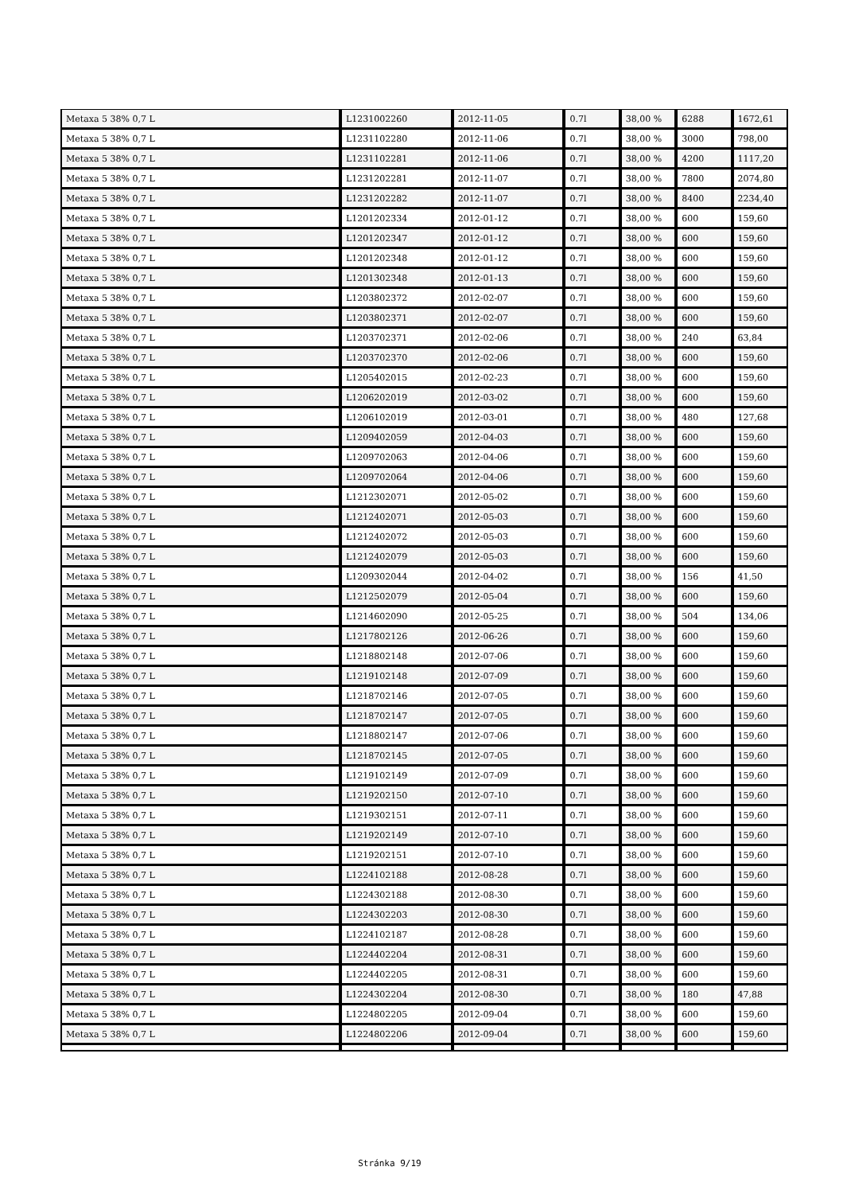| Metaxa 5 38% 0,7 L | L1231002260 | 2012-11-05 | 0.7l | 38,00 % | 6288 | 1672,61 |
| Metaxa 5 38% 0,7 L | L1231102280 | 2012-11-06 | 0.7l | 38,00 % | 3000 | 798,00 |
| Metaxa 5 38% 0,7 L | L1231102281 | 2012-11-06 | 0.7l | 38,00 % | 4200 | 1117,20 |
| Metaxa 5 38% 0,7 L | L1231202281 | 2012-11-07 | 0.7l | 38,00 % | 7800 | 2074,80 |
| Metaxa 5 38% 0,7 L | L1231202282 | 2012-11-07 | 0.7l | 38,00 % | 8400 | 2234,40 |
| Metaxa 5 38% 0,7 L | L1201202334 | 2012-01-12 | 0.7l | 38,00 % | 600 | 159,60 |
| Metaxa 5 38% 0,7 L | L1201202347 | 2012-01-12 | 0.7l | 38,00 % | 600 | 159,60 |
| Metaxa 5 38% 0,7 L | L1201202348 | 2012-01-12 | 0.7l | 38,00 % | 600 | 159,60 |
| Metaxa 5 38% 0,7 L | L1201302348 | 2012-01-13 | 0.7l | 38,00 % | 600 | 159,60 |
| Metaxa 5 38% 0,7 L | L1203802372 | 2012-02-07 | 0.7l | 38,00 % | 600 | 159,60 |
| Metaxa 5 38% 0,7 L | L1203802371 | 2012-02-07 | 0.7l | 38,00 % | 600 | 159,60 |
| Metaxa 5 38% 0,7 L | L1203702371 | 2012-02-06 | 0.7l | 38,00 % | 240 | 63,84 |
| Metaxa 5 38% 0,7 L | L1203702370 | 2012-02-06 | 0.7l | 38,00 % | 600 | 159,60 |
| Metaxa 5 38% 0,7 L | L1205402015 | 2012-02-23 | 0.7l | 38,00 % | 600 | 159,60 |
| Metaxa 5 38% 0,7 L | L1206202019 | 2012-03-02 | 0.7l | 38,00 % | 600 | 159,60 |
| Metaxa 5 38% 0,7 L | L1206102019 | 2012-03-01 | 0.7l | 38,00 % | 480 | 127,68 |
| Metaxa 5 38% 0,7 L | L1209402059 | 2012-04-03 | 0.7l | 38,00 % | 600 | 159,60 |
| Metaxa 5 38% 0,7 L | L1209702063 | 2012-04-06 | 0.7l | 38,00 % | 600 | 159,60 |
| Metaxa 5 38% 0,7 L | L1209702064 | 2012-04-06 | 0.7l | 38,00 % | 600 | 159,60 |
| Metaxa 5 38% 0,7 L | L1212302071 | 2012-05-02 | 0.7l | 38,00 % | 600 | 159,60 |
| Metaxa 5 38% 0,7 L | L1212402071 | 2012-05-03 | 0.7l | 38,00 % | 600 | 159,60 |
| Metaxa 5 38% 0,7 L | L1212402072 | 2012-05-03 | 0.7l | 38,00 % | 600 | 159,60 |
| Metaxa 5 38% 0,7 L | L1212402079 | 2012-05-03 | 0.7l | 38,00 % | 600 | 159,60 |
| Metaxa 5 38% 0,7 L | L1209302044 | 2012-04-02 | 0.7l | 38,00 % | 156 | 41,50 |
| Metaxa 5 38% 0,7 L | L1212502079 | 2012-05-04 | 0.7l | 38,00 % | 600 | 159,60 |
| Metaxa 5 38% 0,7 L | L1214602090 | 2012-05-25 | 0.7l | 38,00 % | 504 | 134,06 |
| Metaxa 5 38% 0,7 L | L1217802126 | 2012-06-26 | 0.7l | 38,00 % | 600 | 159,60 |
| Metaxa 5 38% 0,7 L | L1218802148 | 2012-07-06 | 0.7l | 38,00 % | 600 | 159,60 |
| Metaxa 5 38% 0,7 L | L1219102148 | 2012-07-09 | 0.7l | 38,00 % | 600 | 159,60 |
| Metaxa 5 38% 0,7 L | L1218702146 | 2012-07-05 | 0.7l | 38,00 % | 600 | 159,60 |
| Metaxa 5 38% 0,7 L | L1218702147 | 2012-07-05 | 0.7l | 38,00 % | 600 | 159,60 |
| Metaxa 5 38% 0,7 L | L1218802147 | 2012-07-06 | 0.7l | 38,00 % | 600 | 159,60 |
| Metaxa 5 38% 0,7 L | L1218702145 | 2012-07-05 | 0.7l | 38,00 % | 600 | 159,60 |
| Metaxa 5 38% 0,7 L | L1219102149 | 2012-07-09 | 0.7l | 38,00 % | 600 | 159,60 |
| Metaxa 5 38% 0,7 L | L1219202150 | 2012-07-10 | 0.7l | 38,00 % | 600 | 159,60 |
| Metaxa 5 38% 0,7 L | L1219302151 | 2012-07-11 | 0.7l | 38,00 % | 600 | 159,60 |
| Metaxa 5 38% 0,7 L | L1219202149 | 2012-07-10 | 0.7l | 38,00 % | 600 | 159,60 |
| Metaxa 5 38% 0,7 L | L1219202151 | 2012-07-10 | 0.7l | 38,00 % | 600 | 159,60 |
| Metaxa 5 38% 0,7 L | L1224102188 | 2012-08-28 | 0.7l | 38,00 % | 600 | 159,60 |
| Metaxa 5 38% 0,7 L | L1224302188 | 2012-08-30 | 0.7l | 38,00 % | 600 | 159,60 |
| Metaxa 5 38% 0,7 L | L1224302203 | 2012-08-30 | 0.7l | 38,00 % | 600 | 159,60 |
| Metaxa 5 38% 0,7 L | L1224102187 | 2012-08-28 | 0.7l | 38,00 % | 600 | 159,60 |
| Metaxa 5 38% 0,7 L | L1224402204 | 2012-08-31 | 0.7l | 38,00 % | 600 | 159,60 |
| Metaxa 5 38% 0,7 L | L1224402205 | 2012-08-31 | 0.7l | 38,00 % | 600 | 159,60 |
| Metaxa 5 38% 0,7 L | L1224302204 | 2012-08-30 | 0.7l | 38,00 % | 180 | 47,88 |
| Metaxa 5 38% 0,7 L | L1224802205 | 2012-09-04 | 0.7l | 38,00 % | 600 | 159,60 |
| Metaxa 5 38% 0,7 L | L1224802206 | 2012-09-04 | 0.7l | 38,00 % | 600 | 159,60 |
Stránka 9/19